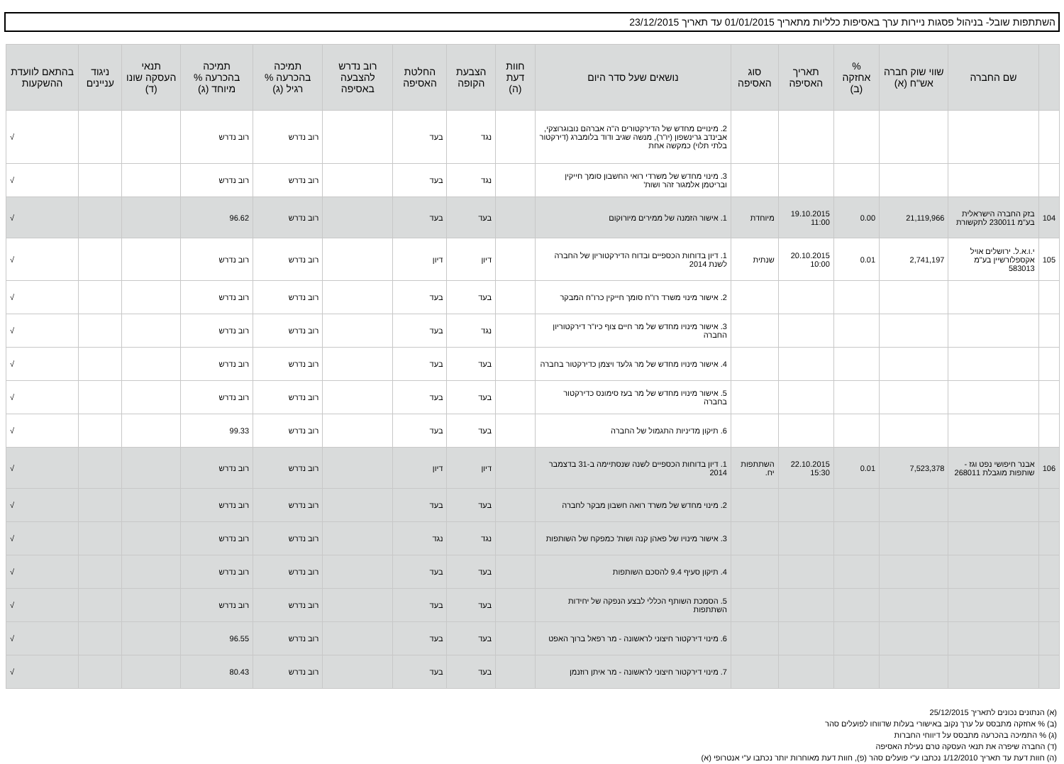השתתפות שובל- בניהול פסגות ניירות ערך באסיפות כלליות מתאריך 01/01/2015 עד תאריך 23/12/2015
| | שם החברה | שווי שוק חברה אש"ח (א) | % אחזקה (ב) | תאריך האסיפה | סוג האסיפה | נושאים שעל סדר היום | חוות דעת (ה) | הצבעת הקופה | החלטת האסיפה | רוב נדרש להצבעה באסיפה | תמיכה בהכרעה % רגיל (ג) | תמיכה בהכרעה % מיוחד (ג) | תנאי העסקה שונו (ד) | ניגוד עניינים | בהתאם לוועדת ההשקעות |
| --- | --- | --- | --- | --- | --- | --- | --- | --- | --- | --- | --- | --- | --- | --- | --- |
| | | | | | | 2. מינויים מחדש של הדירקטורים ה"ה אברהם נובוגרוצקי, אבינדב גרינשפון (יו"ר), מנשה שגיב ודוד בלומברג (דירקטור בלתי תלוי) כמקשה אחת | | נגד | בעד | | רוב נדרש | רוב נדרש | | | √ |
| | | | | | | 3. מינוי מחדש של משרדי רואי החשבון סומך חייקין ובריטמן אלמגור זהר ושות' | | נגד | בעד | | רוב נדרש | רוב נדרש | | | √ |
| 104 | בזק החברה הישראלית בע"מ 230011 לתקשורת | 21,119,966 | 0.00 | 19.10.2015 11:00 | מיוחדת | 1. אישור הזמנה של ממירים מיורוקום | | בעד | בעד | | רוב נדרש | 96.62 | | | √ |
| 105 | י.ו.א.ל. ירושלים אויל אקספלורשיין בע"מ 583013 | 2,741,197 | 0.01 | 20.10.2015 10:00 | שנתית | 1. דיון בדוחות הכספיים ובדוח הדירקטוריון של החברה לשנת 2014 | | דיון | דיון | | רוב נדרש | רוב נדרש | | | √ |
| | | | | | | 2. אישור מינוי משרד רו"ח סומך חייקין כרו"ח המבקר | | בעד | בעד | | רוב נדרש | רוב נדרש | | | √ |
| | | | | | | 3. אישור מינויו מחדש של מר חיים צוף כיו"ר דירקטוריון החברה | | נגד | בעד | | רוב נדרש | רוב נדרש | | | √ |
| | | | | | | 4. אישור מינויו מחדש של מר גלעד ויצמן כדירקטור בחברה | | בעד | בעד | | רוב נדרש | רוב נדרש | | | √ |
| | | | | | | 5. אישור מינויו מחדש של מר בעז סימונס כדירקטור בחברה | | בעד | בעד | | רוב נדרש | רוב נדרש | | | √ |
| | | | | | | 6. תיקון מדיניות התגמול של החברה | | בעד | בעד | | רוב נדרש | 99.33 | | | √ |
| 106 | אבנר חיפושי נפט וגז - שותפות מוגבלת 268011 | 7,523,378 | 0.01 | 22.10.2015 15:30 | השתתפות יח. | 1. דיון בדוחות הכספיים לשנה שנסתיימה ב-31 בדצמבר 2014 | | דיון | דיון | | רוב נדרש | רוב נדרש | | | √ |
| | | | | | | 2. מינוי מחדש של משרד רואה חשבון מבקר לחברה | | בעד | בעד | | רוב נדרש | רוב נדרש | | | √ |
| | | | | | | 3. אישור מינויו של פאהן קנה ושות' כמפקח של השותפות | | נגד | נגד | | רוב נדרש | רוב נדרש | | | √ |
| | | | | | | 4. תיקון סעיף 9.4 להסכם השותפות | | בעד | בעד | | רוב נדרש | רוב נדרש | | | √ |
| | | | | | | 5. הסמכת השותף הכללי לבצע הנפקה של יחידות השתתפות | | בעד | בעד | | רוב נדרש | רוב נדרש | | | √ |
| | | | | | | 6. מינוי דירקטור חיצוני לראשונה - מר רפאל ברוך האפט | | בעד | בעד | | רוב נדרש | 96.55 | | | √ |
| | | | | | | 7. מינוי דירקטור חיצוני לראשונה - מר איתן רוזנמן | | בעד | בעד | | רוב נדרש | 80.43 | | | √ |
(א) הנתונים נכונים לתאריך 25/12/2015
(ב) % אחזקה מתבסס על ערך נקוב באישורי בעלות שדווחו לפועלים סהר
(ג) % התמיכה בהכרעה מתבסס על דיווחי החברות
(ד) החברה שיפרה את תנאי העסקה טרם נעילת האסיפה
(ה) חוות דעת עד תאריך 1/12/2010 נכתבו ע"י פועלים סהר (פ), חוות דעת מאוחרות יותר נכתבו ע"י אנטרופי (א)